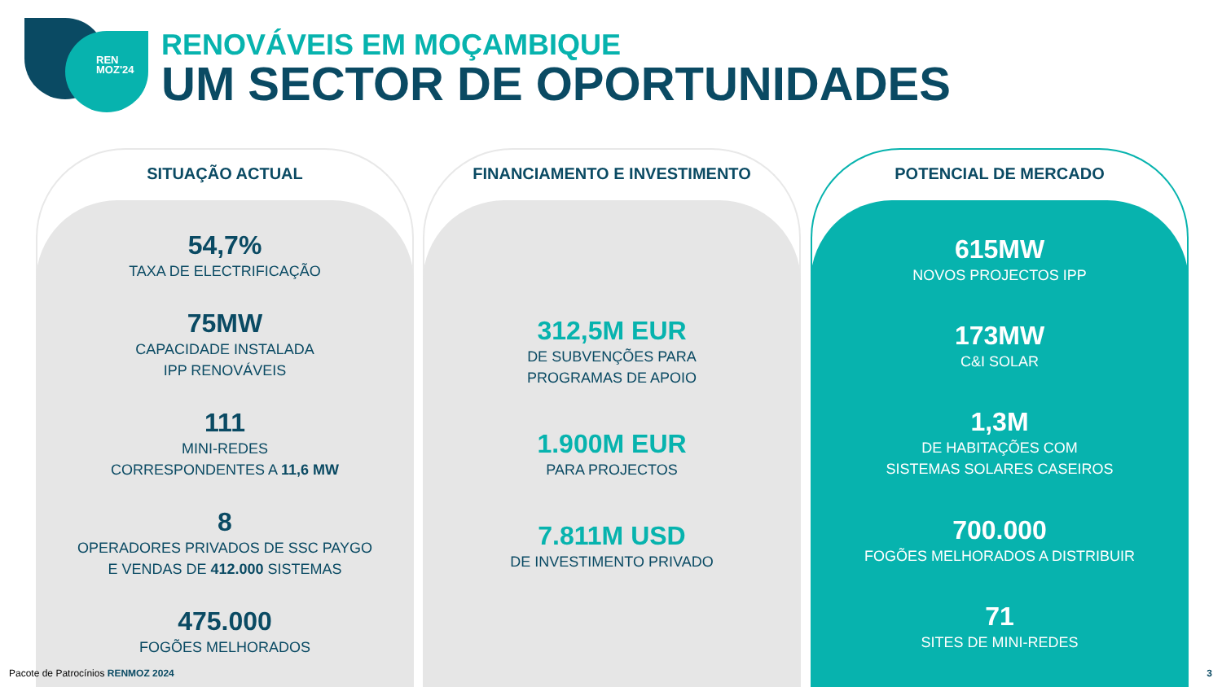REN
MOZ'24
RENOVÁVEIS EM MOÇAMBIQUE
UM SECTOR DE OPORTUNIDADES
SITUAÇÃO ACTUAL
54,7%
TAXA DE ELECTRIFICAÇÃO
75MW
CAPACIDADE INSTALADA
IPP RENOVÁVEIS
111
MINI-REDES
CORRESPONDENTES A 11,6 MW
8
OPERADORES PRIVADOS DE SSC PAYGO
E VENDAS DE 412.000 SISTEMAS
475.000
FOGÕES MELHORADOS
FINANCIAMENTO E INVESTIMENTO
312,5M EUR
DE SUBVENÇÕES PARA
PROGRAMAS DE APOIO
1.900M EUR
PARA PROJECTOS
7.811M USD
DE INVESTIMENTO PRIVADO
POTENCIAL DE MERCADO
615MW
NOVOS PROJECTOS IPP
173MW
C&I SOLAR
1,3M
DE HABITAÇÕES COM
SISTEMAS SOLARES CASEIROS
700.000
FOGÕES MELHORADOS A DISTRIBUIR
71
SITES DE MINI-REDES
Pacote de Patrocínios RENMOZ 2024
3